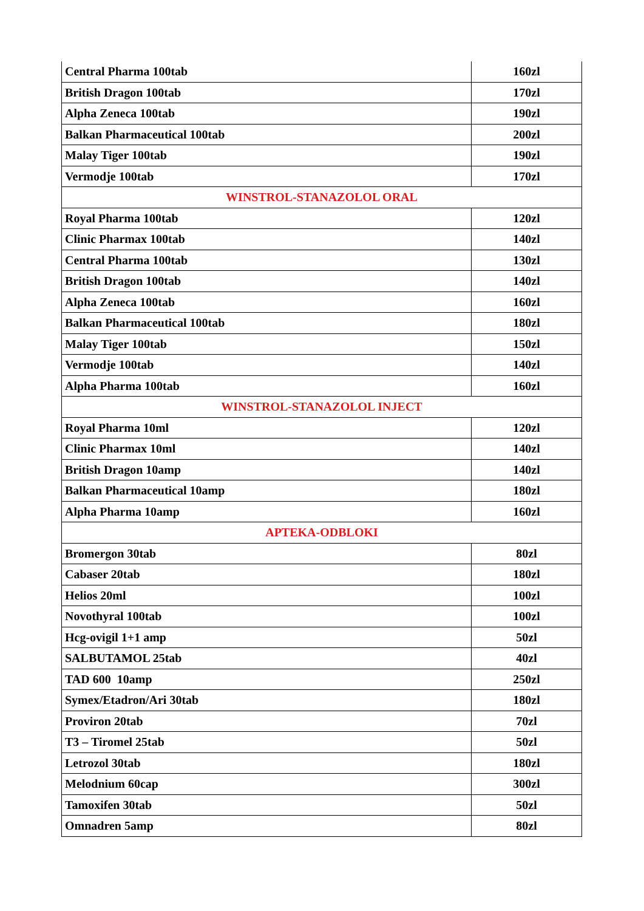| Central Pharma 100tab | 160zl |
| British Dragon 100tab | 170zl |
| Alpha Zeneca 100tab | 190zl |
| Balkan Pharmaceutical 100tab | 200zl |
| Malay Tiger 100tab | 190zl |
| Vermodje 100tab | 170zl |
| WINSTROL-STANAZOLOL ORAL | |
| Royal Pharma 100tab | 120zl |
| Clinic Pharmax 100tab | 140zl |
| Central Pharma 100tab | 130zl |
| British Dragon 100tab | 140zl |
| Alpha Zeneca 100tab | 160zl |
| Balkan Pharmaceutical 100tab | 180zl |
| Malay Tiger 100tab | 150zl |
| Vermodje 100tab | 140zl |
| Alpha Pharma 100tab | 160zl |
| WINSTROL-STANAZOLOL INJECT | |
| Royal Pharma 10ml | 120zl |
| Clinic Pharmax 10ml | 140zl |
| British Dragon 10amp | 140zl |
| Balkan Pharmaceutical 10amp | 180zl |
| Alpha Pharma 10amp | 160zl |
| APTEKA-ODBLOKI | |
| Bromergon 30tab | 80zl |
| Cabaser 20tab | 180zl |
| Helios 20ml | 100zl |
| Novothyral 100tab | 100zl |
| Hcg-ovigil 1+1 amp | 50zl |
| SALBUTAMOL 25tab | 40zl |
| TAD 600 10amp | 250zl |
| Symex/Etadron/Ari 30tab | 180zl |
| Proviron 20tab | 70zl |
| T3 – Tiromel 25tab | 50zl |
| Letrozol 30tab | 180zl |
| Melodnium 60cap | 300zl |
| Tamoxifen 30tab | 50zl |
| Omnadren 5amp | 80zl |